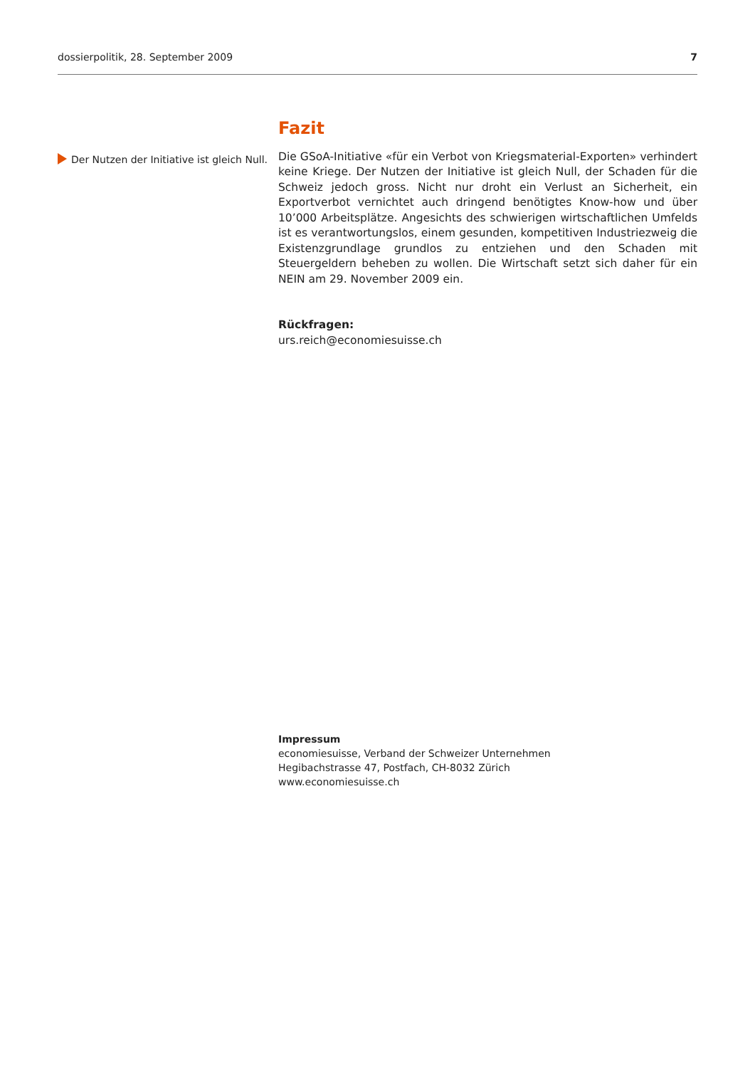dossierpolitik, 28. September 2009 7
Der Nutzen der Initiative ist gleich Null.
Fazit
Die GSoA-Initiative «für ein Verbot von Kriegsmaterial-Exporten» verhindert keine Kriege. Der Nutzen der Initiative ist gleich Null, der Schaden für die Schweiz jedoch gross. Nicht nur droht ein Verlust an Sicherheit, ein Exportverbot vernichtet auch dringend benötigtes Know-how und über 10’000 Arbeitsplätze. Angesichts des schwierigen wirtschaftlichen Umfelds ist es verantwortungslos, einem gesunden, kompetitiven Industriezweig die Existenzgrundlage grundlos zu entziehen und den Schaden mit Steuergeldern beheben zu wollen. Die Wirtschaft setzt sich daher für ein NEIN am 29. November 2009 ein.
Rückfragen:
urs.reich@economiesuisse.ch
Impressum
economiesuisse, Verband der Schweizer Unternehmen
Hegibachstrasse 47, Postfach, CH-8032 Zürich
www.economiesuisse.ch